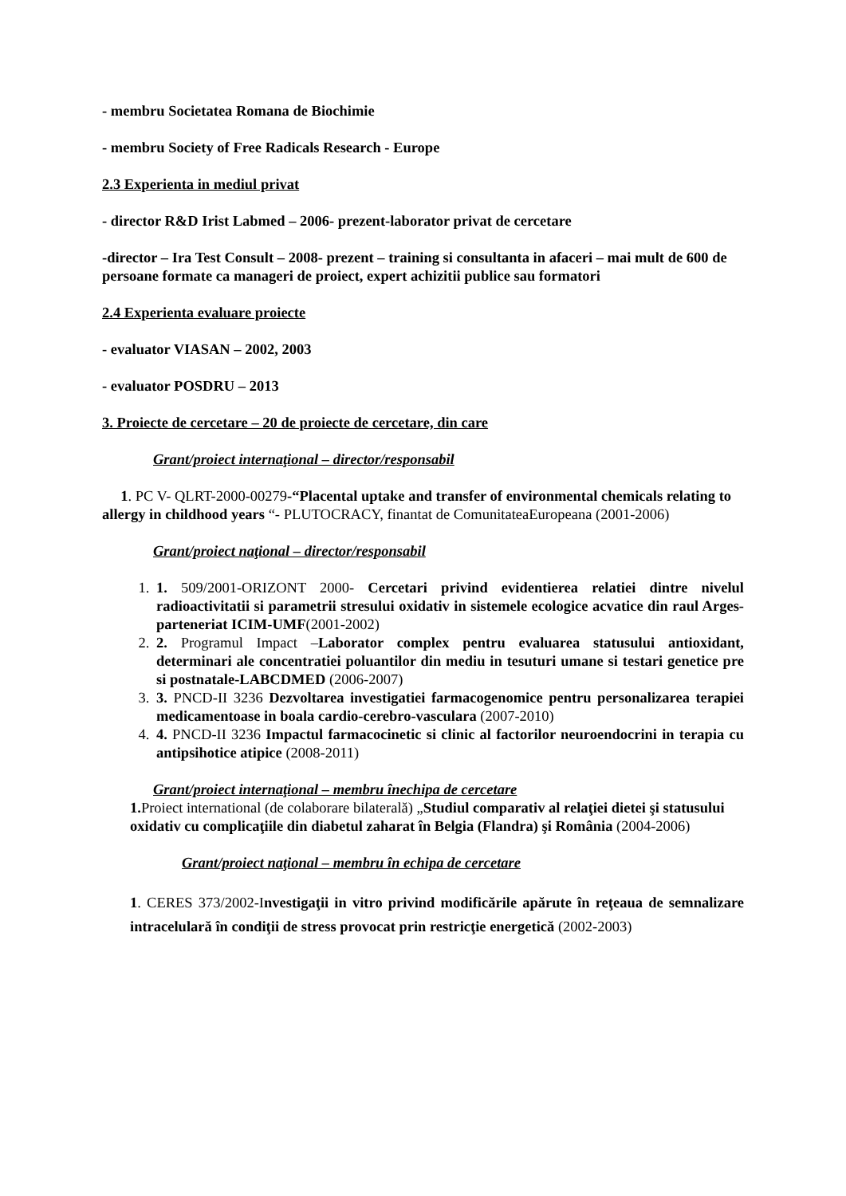- membru Societatea Romana de Biochimie
- membru Society of Free Radicals Research - Europe
2.3 Experienta in mediul privat
- director R&D Irist Labmed – 2006- prezent-laborator privat de cercetare
-director – Ira Test Consult – 2008- prezent – training si consultanta in afaceri – mai mult de 600 de persoane formate ca manageri de proiect, expert achizitii publice sau formatori
2.4 Experienta evaluare proiecte
- evaluator VIASAN – 2002, 2003
- evaluator POSDRU – 2013
3. Proiecte de cercetare – 20 de proiecte de cercetare, din care
Grant/proiect internaţional – director/responsabil
1. PC V- QLRT-2000-00279-“Placental uptake and transfer of environmental chemicals relating to allergy in childhood years “- PLUTOCRACY, finantat de ComunitateaEuropeana (2001-2006)
Grant/proiect naţional – director/responsabil
1. 1. 509/2001-ORIZONT 2000- Cercetari privind evidentierea relatiei dintre nivelul radioactivitatii si parametrii stresului oxidativ in sistemele ecologice acvatice din raul Arges- parteneriat ICIM-UMF(2001-2002)
2. 2. Programul Impact –Laborator complex pentru evaluarea statusului antioxidant, determinari ale concentratiei poluantilor din mediu in tesuturi umane si testari genetice pre si postnatale-LABCDMED (2006-2007)
3. 3. PNCD-II 3236 Dezvoltarea investigatiei farmacogenomice pentru personalizarea terapiei medicamentoase in boala cardio-cerebro-vasculara (2007-2010)
4. 4. PNCD-II 3236 Impactul farmacocinetic si clinic al factorilor neuroendocrini in terapia cu antipsihotice atipice (2008-2011)
Grant/proiect internaţional – membru înechipa de cercetare
1. Proiect international (de colaborare bilaterală) „Studiul comparativ al relaţiei dietei şi statusului oxidativ cu complicaţiile din diabetul zaharat în Belgia (Flandra) şi România (2004-2006)
Grant/proiect naţional – membru în echipa de cercetare
1. CERES 373/2002-Investigaţii in vitro privind modificările apărute în reţeaua de semnalizare intracelulară în condiţii de stress provocat prin restricţie energetică (2002-2003)